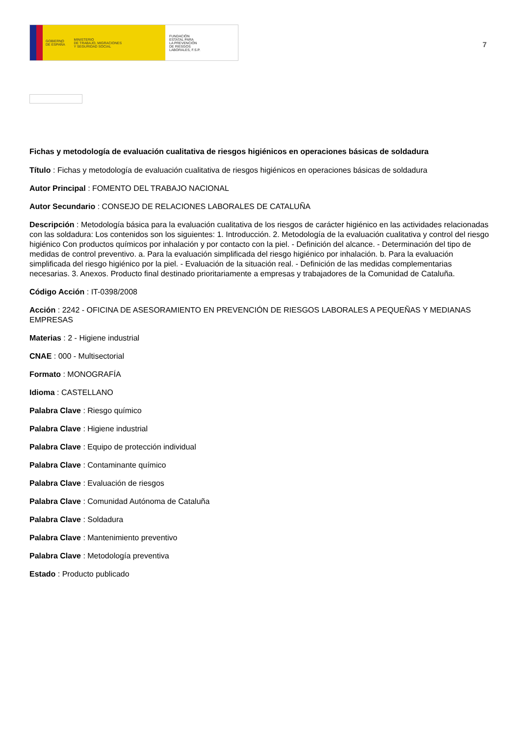GOBIERNO
DE ESPAÑA MINISTERIO
DE TRABAJO, MIGRACIONES
Y SEGURIDAD SOCIAL
FUNDACIÓN
ESTATAL PARA
LA PREVENCIÓN
DE RIESGOS
LABORALES, F.S.P.
7
Fichas y metodología de evaluación cualitativa de riesgos higiénicos en operaciones básicas de soldadura
Título : Fichas y metodología de evaluación cualitativa de riesgos higiénicos en operaciones básicas de soldadura
Autor Principal : FOMENTO DEL TRABAJO NACIONAL
Autor Secundario : CONSEJO DE RELACIONES LABORALES DE CATALUÑA
Descripción : Metodología básica para la evaluación cualitativa de los riesgos de carácter higiénico en las actividades relacionadas con las soldadura: Los contenidos son los siguientes: 1. Introducción. 2. Metodología de la evaluación cualitativa y control del riesgo higiénico Con productos químicos por inhalación y por contacto con la piel. - Definición del alcance. - Determinación del tipo de medidas de control preventivo. a. Para la evaluación simplificada del riesgo higiénico por inhalación. b. Para la evaluación simplificada del riesgo higiénico por la piel. - Evaluación de la situación real. - Definición de las medidas complementarias necesarias. 3. Anexos. Producto final destinado prioritariamente a empresas y trabajadores de la Comunidad de Cataluña.
Código Acción : IT-0398/2008
Acción : 2242 - OFICINA DE ASESORAMIENTO EN PREVENCIÓN DE RIESGOS LABORALES A PEQUEÑAS Y MEDIANAS EMPRESAS
Materias : 2 - Higiene industrial
CNAE : 000 - Multisectorial
Formato : MONOGRAFÍA
Idioma : CASTELLANO
Palabra Clave : Riesgo químico
Palabra Clave : Higiene industrial
Palabra Clave : Equipo de protección individual
Palabra Clave : Contaminante químico
Palabra Clave : Evaluación de riesgos
Palabra Clave : Comunidad Autónoma de Cataluña
Palabra Clave : Soldadura
Palabra Clave : Mantenimiento preventivo
Palabra Clave : Metodología preventiva
Estado : Producto publicado